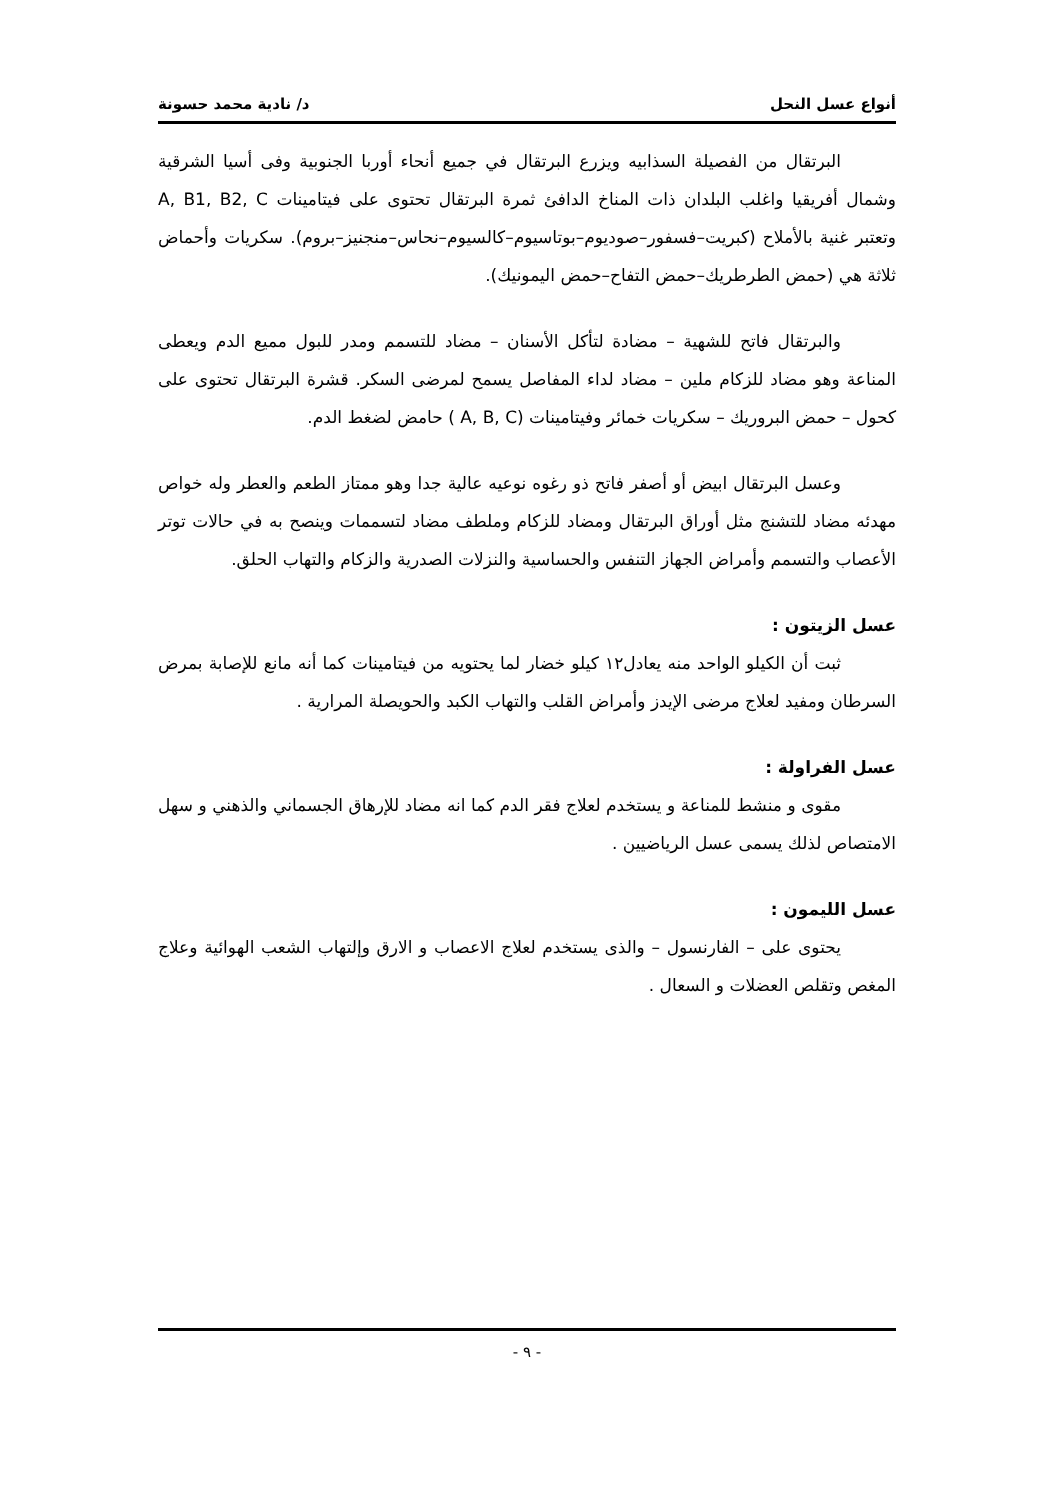أنواع عسل النحل د/ نادية محمد حسونة
البرتقال من الفصيلة السذابيه ويزرع البرتقال في جميع أنحاء أوربا الجنوبية وفى أسيا الشرقية وشمال أفريقيا واغلب البلدان ذات المناخ الدافئ ثمرة البرتقال تحتوى على فيتامينات A, B1, B2, C وتعتبر غنية بالأملاح (كبريت–فسفور–صوديوم–بوتاسيوم–كالسيوم–نحاس–منجنيز–بروم). سكريات وأحماض ثلاثة هي (حمض الطرطريك–حمض التفاح–حمض اليمونيك).
والبرتقال فاتح للشهية – مضادة لتأكل الأسنان – مضاد للتسمم ومدر للبول مميع الدم ويعطى المناعة وهو مضاد للزكام ملين – مضاد لداء المفاصل يسمح لمرضى السكر. قشرة البرتقال تحتوى على كحول – حمض البروريك – سكريات خمائر وفيتامينات (A, B, C ) حامض لضغط الدم.
وعسل البرتقال ابيض أو أصفر فاتح ذو رغوه نوعيه عالية جدا وهو ممتاز الطعم والعطر وله خواص مهدئه مضاد للتشنج مثل أوراق البرتقال ومضاد للزكام وملطف مضاد لتسممات وينصح به في حالات توتر الأعصاب والتسمم وأمراض الجهاز التنفس والحساسية والنزلات الصدرية والزكام والتهاب الحلق.
عسل الزيتون :
ثبت أن الكيلو الواحد منه يعادل١٢ كيلو خضار لما يحتويه من فيتامينات كما أنه مانع للإصابة بمرض السرطان ومفيد لعلاج مرضى الإيدز وأمراض القلب والتهاب الكبد والحويصلة المرارية .
عسل الفراولة :
مقوى و منشط للمناعة و يستخدم لعلاج فقر الدم كما انه مضاد للإرهاق الجسماني والذهني و سهل الامتصاص لذلك يسمى عسل الرياضيين .
عسل الليمون :
يحتوى على – الفارنسول – والذى يستخدم لعلاج الاعصاب و الارق وإلتهاب الشعب الهوائية وعلاج المغص وتقلص العضلات و السعال .
- ٩ -